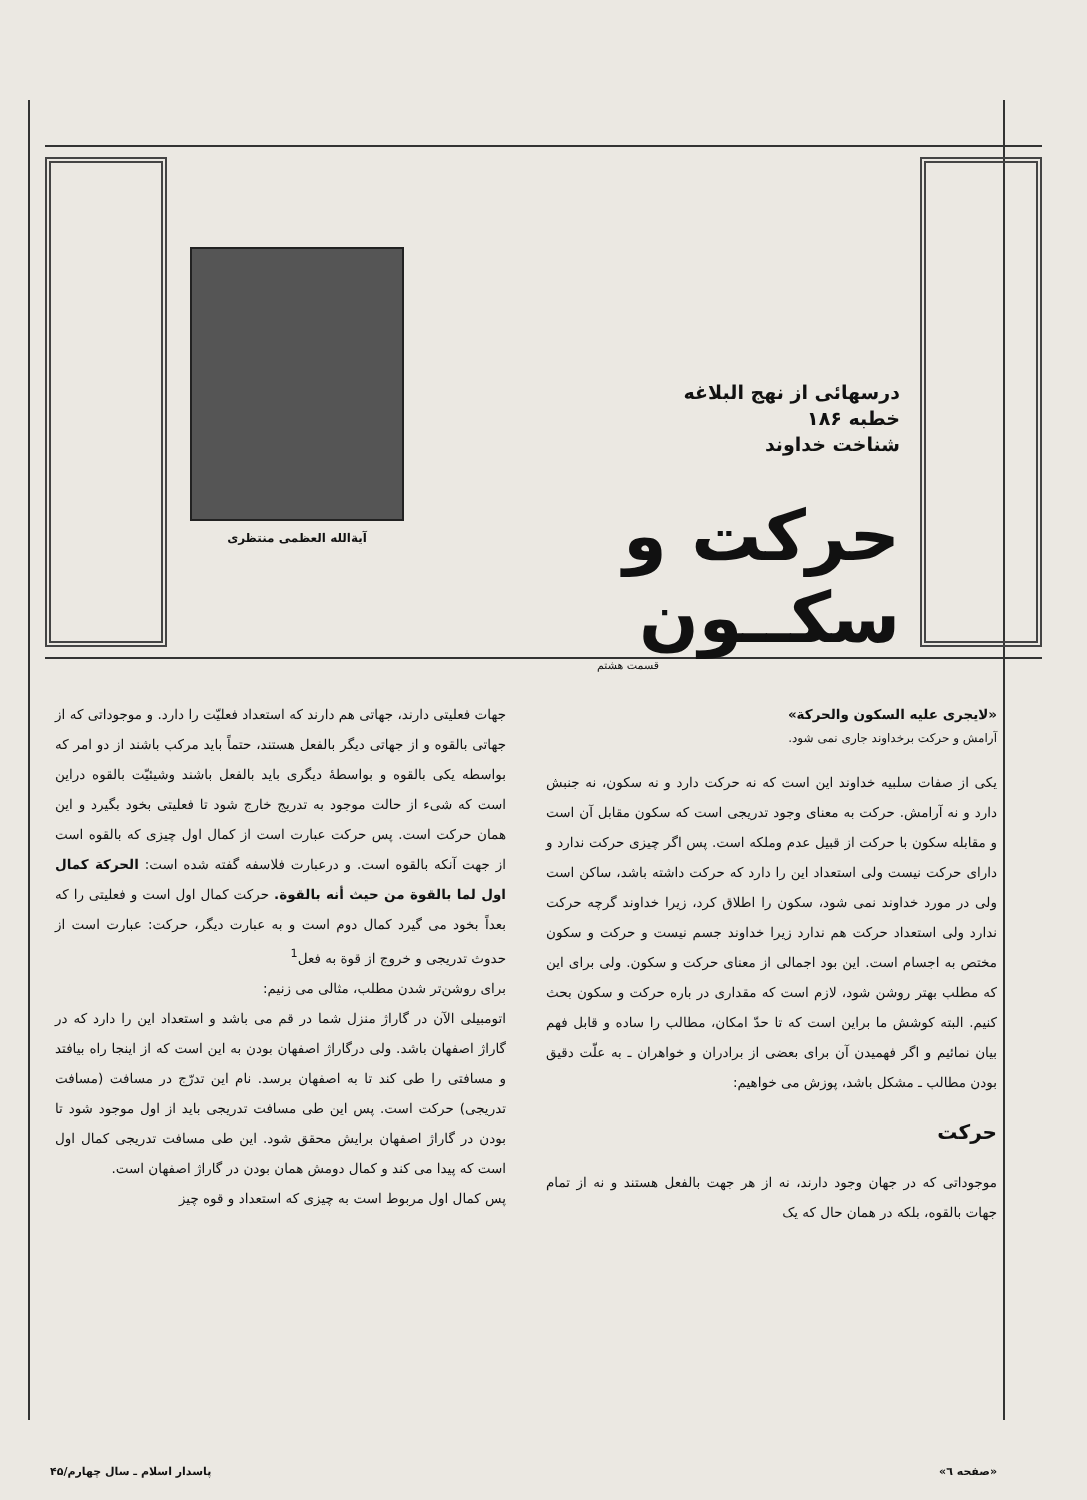درسهائی از نهج البلاغه
خطبه ۱۸۶
شناخت خداوند
حرکت و سکــون
قسمت هشتم
آیة‌الله العظمی منتظری
«لایجری علیه السکون والحرکة»
آرامش و حرکت برخداوند جاری نمی شود.
یکی از صفات سلبیه خداوند این است که نه حرکت دارد و نه سکون، نه جنبش دارد و نه آرامش. حرکت به معنای وجود تدریجی است که سکون مقابل آن است و مقابله سکون با حرکت از قبیل عدم وملکه است. پس اگر چیزی حرکت ندارد و دارای حرکت نیست ولی استعداد این را دارد که حرکت داشته باشد، ساکن است ولی در مورد خداوند نمی شود، سکون را اطلاق کرد، زیرا خداوند گرچه حرکت ندارد ولی استعداد حرکت هم ندارد زیرا خداوند جسم نیست و حرکت و سکون مختص به اجسام است. این بود اجمالی از معنای حرکت و سکون. ولی برای این که مطلب بهتر روشن شود، لازم است که مقداری در باره حرکت و سکون بحث کنیم. البته کوشش ما براین است که تا حدّ امکان، مطالب را ساده و قابل فهم بیان نمائیم و اگر فهمیدن آن برای بعضی از برادران و خواهران ـ به علّت دقیق بودن مطالب ـ مشکل باشد، پوزش می خواهیم:
حرکت
موجوداتی که در جهان وجود دارند، نه از هر جهت بالفعل هستند و نه از تمام جهات بالقوه، بلکه در همان حال که یک
جهات فعلیتی دارند، جهاتی هم دارند که استعداد فعلیّت را دارد. و موجوداتی که از جهاتی بالقوه و از جهاتی دیگر بالفعل هستند، حتماً باید مرکب باشند از دو امر که بواسطه یکی بالقوه و بواسطهٔ دیگری باید بالفعل باشند وشیئیّت بالقوه دراین است که شیء از حالت موجود به تدریج خارج شود تا فعلیتی بخود بگیرد و این همان حرکت است. پس حرکت عبارت است از کمال اول چیزی که بالقوه است از جهت آنکه بالقوه است. و درعبارت فلاسفه گفته شده است: الحرکة کمال اول لما بالقوة من حیث أنه بالقوة. حرکت کمال اول است و فعلیتی را که بعداً بخود می گیرد کمال دوم است و به عبارت دیگر، حرکت: عبارت است از حدوث تدریجی و خروج از قوة به فعل<sup>1</sup>
برای روشن‌تر شدن مطلب، مثالی می زنیم:
اتومبیلی الآن در گاراژ منزل شما در قم می باشد و استعداد این را دارد که در گاراژ اصفهان باشد. ولی درگاراژ اصفهان بودن به این است که از اینجا راه بیافتد و مسافتی را طی کند تا به اصفهان برسد. نام این تدرّج در مسافت (مسافت تدریجی) حرکت است. پس این طی مسافت تدریجی باید از اول موجود شود تا بودن در گاراژ اصفهان برایش محقق شود. این طی مسافت تدریجی کمال اول است که پیدا می کند و کمال دومش همان بودن در گاراژ اصفهان است.
پس کمال اول مربوط است به چیزی که استعداد و قوه چیز
«صفحه ٦» پاسدار اسلام ـ سال چهارم/۴۵